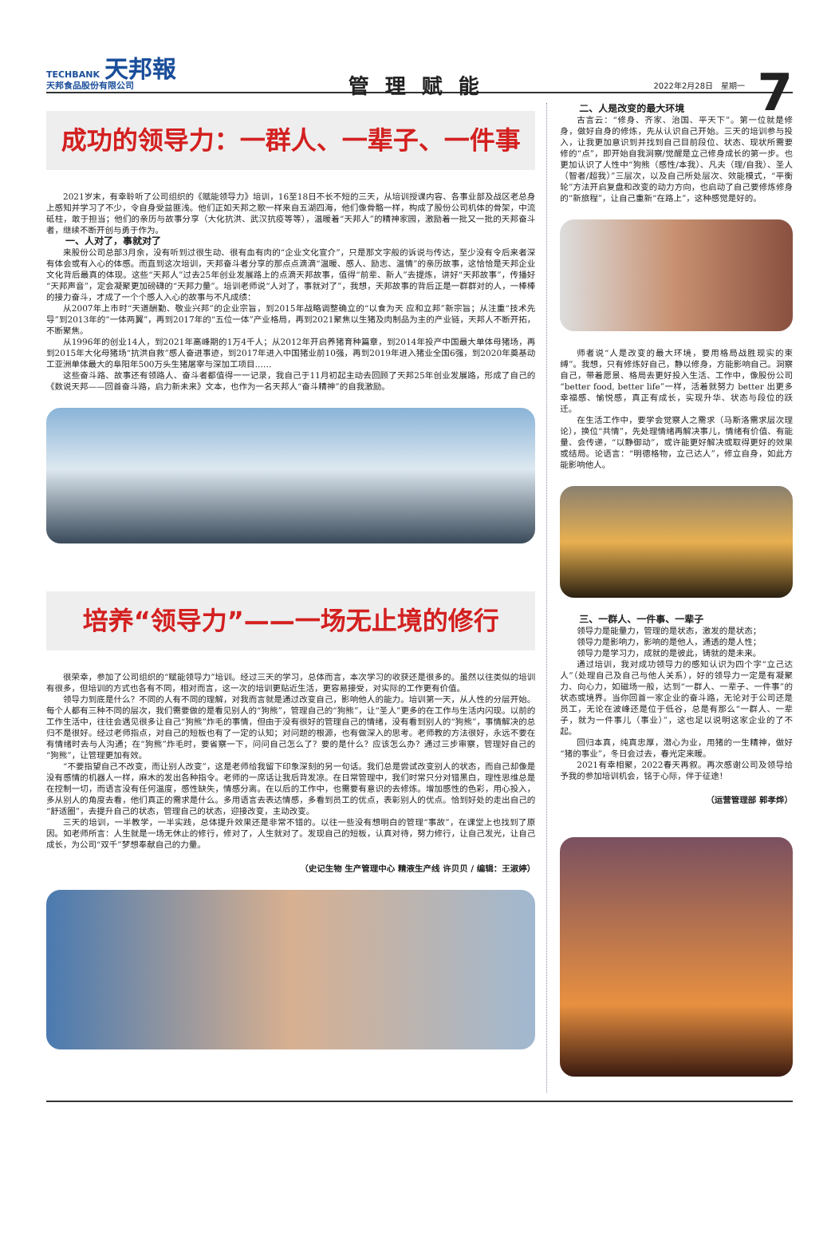TECHBANK 天邦報
天邦食品股份有限公司
管理赋能
2022年2月28日　星期一
7
成功的领导力：一群人、一辈子、一件事
2021岁末，有幸聆听了公司组织的《赋能领导力》培训，16至18日不长不短的三天，从培训授课内容、各事业部及战区老总身上感知并学习了不少，令自身受益匪浅。他们正如天邦之歌一样来自五湖四海，他们像骨骼一样，构成了股份公司机体的骨架，中流砥柱，敢于担当；他们的亲历与故事分享（大化抗洪、武汉抗疫等等），温暖着“天邦人”的精神家园，激励着一批又一批的天邦奋斗者，继续不断开创与勇于作为。
一、人对了，事就对了
来股份公司总部3月余，没有听到过很生动、很有血有肉的“企业文化宣介”，只是那文字般的诉说与传达，至少没有令后来者深有体会或有入心的体感。而直到这次培训，天邦奋斗者分享的那点点滴滴“温暖、感人、励志、温情”的亲历故事，这恰恰是天邦企业文化背后最真的体现。这些“天邦人”过去25年创业发展路上的点滴天邦故事，值得“前辈、新人”去提炼，讲好“天邦故事”，传播好“天邦声音”，定会凝聚更加磅礴的“天邦力量”。培训老师说“人对了，事就对了”，我想，天邦故事的背后正是一群群对的人，一棒棒的接力奋斗，才成了一个个感人入心的故事与不凡成绩：
从2007年上市时“天道酬勤、敬业兴邦”的企业宗旨，到2015年战略调整确立的“以食为天 应和立邦”新宗旨；从注重“技术先导”到2013年的“一体两翼”，再到2017年的“五位一体”产业格局，再到2021聚焦以生猪及肉制品为主的产业链，天邦人不断开拓，不断聚焦。
从1996年的创业14人，到2021年高峰期的1万4千人；从2012年开启养猪育种篇章，到2014年投产中国最大单体母猪场，再到2015年大化母猪场“抗洪自救”感人奋进事迹，到2017年进入中国猪业前10强，再到2019年进入猪业全国6强，到2020年奠基动工亚洲单体最大的阜阳年500万头生猪屠宰与深加工项目……
这些奋斗路、故事还有领路人、奋斗者都值得一一记录，我自己于11月初起主动去回顾了天邦25年创业发展路，形成了自己的《数说天邦——回首奋斗路，启力新未来》文本，也作为一名天邦人“奋斗精神”的自我激励。
培养“领导力”——一场无止境的修行
很荣幸，参加了公司组织的“赋能领导力”培训。经过三天的学习，总体而言，本次学习的收获还是很多的。虽然以往类似的培训有很多，但培训的方式也各有不同，相对而言，这一次的培训更贴近生活，更容易接受，对实际的工作更有价值。
领导力到底是什么？不同的人有不同的理解，对我而言就是通过改变自己，影响他人的能力。培训第一天，从人性的分层开始。每个人都有三种不同的层次，我们需要做的是看见别人的“狗熊”，管理自己的“狗熊”，让“圣人”更多的在工作与生活内闪现。以前的工作生活中，往往会遇见很多让自己“狗熊”炸毛的事情，但由于没有很好的管理自己的情绪，没有看到别人的“狗熊”，事情解决的总归不是很好。经过老师指点，对自己的短板也有了一定的认知；对问题的根源，也有做深入的思考。老师教的方法很好，永远不要在有情绪时去与人沟通；在“狗熊”炸毛时，要省察一下，问问自己怎么了？要的是什么？应该怎么办？通过三步审察，管理好自己的“狗熊”，让管理更加有效。
“不要指望自己不改变，而让别人改变”，这是老师给我留下印象深刻的另一句话。我们总是尝试改变别人的状态，而自己却像是没有感情的机器人一样，麻木的发出各种指令。老师的一席话让我后背发凉。在日常管理中，我们时常只分对错黑白，理性思维总是在控制一切，而语言没有任何温度，感性缺失，情感分离。在以后的工作中，也需要有意识的去修炼。增加感性的色彩，用心投入，多从别人的角度去看，他们真正的需求是什么。多用语言去表达情感，多看到员工的优点，表彰别人的优点。恰到好处的走出自己的“舒适圈”，去提升自己的状态，管理自己的状态，迎接改变，主动改变。
三天的培训，一半教学，一半实践，总体提升效果还是非常不错的。以往一些没有想明白的管理“事故”，在课堂上也找到了原因。如老师所言：人生就是一场无休止的修行，修对了，人生就对了。发现自己的短板，认真对待，努力修行，让自己发光，让自己成长，为公司“双千”梦想奉献自己的力量。
（史记生物 生产管理中心 精液生产线 许贝贝 / 编辑：王淑婷）
二、人是改变的最大环境
古言云：“修身、齐家、治国、平天下”。第一位就是修身，做好自身的修炼，先从认识自己开始。三天的培训参与投入，让我更加意识到并找到自己目前段位、状态、现状所需要修的“点”，即开始自我洞察/觉醒是立己修身成长的第一步。也更加认识了人性中“狗熊（感性/本我）、凡夫（理/自我）、圣人（智者/超我）”三层次，以及自己所处层次、效能模式，“平衡轮”方法开启复盘和改变的动力方向，也启动了自己要修炼修身的“新旅程”，让自己重新“在路上”，这种感觉是好的。
师者说“人是改变的最大环境，要用格局战胜现实的束缚”。我想，只有修炼好自己，静以修身，方能影响自己。洞察自己，带着愿景、格局去更好投入生活、工作中，像股份公司“better food, better life”一样，活着就努力 better 出更多幸福感、愉悦感，真正有成长，实现升华、状态与段位的跃迁。
在生活工作中，要学会觉察人之需求（马斯洛需求层次理论），换位“共情”，先处理情绪再解决事儿，情绪有价值、有能量、会传递，“以静御动”，或许能更好解决或取得更好的效果或结局。论语言：“明德格物，立己达人”，修立自身，如此方能影响他人。
三、一群人、一件事、一辈子
领导力是能量力，管理的是状态，激发的是状态；
领导力是影响力，影响的是他人，通透的是人性；
领导力是学习力，成就的是彼此，铸就的是未来。
通过培训，我对成功领导力的感知认识为四个字“立己达人”（处理自己及自己与他人关系），好的领导力一定是有凝聚力、向心力，如磁场一般，达到“一群人、一辈子、一件事”的状态或境界。当你回首一家企业的奋斗路，无论对于公司还是员工，无论在波峰还是位于低谷，总是有那么“一群人、一辈子，就为一件事儿（事业）”，这也足以说明这家企业的了不起。
回归本真，纯真忠厚，潜心为业，用猪的一生精神，做好“猪的事业”，冬日会过去，春光定来暖。
2021有幸相聚，2022春天再叙。再次感谢公司及领导给予我的参加培训机会，铭于心际，伴于征途！
（运营管理部 郭孝烨）